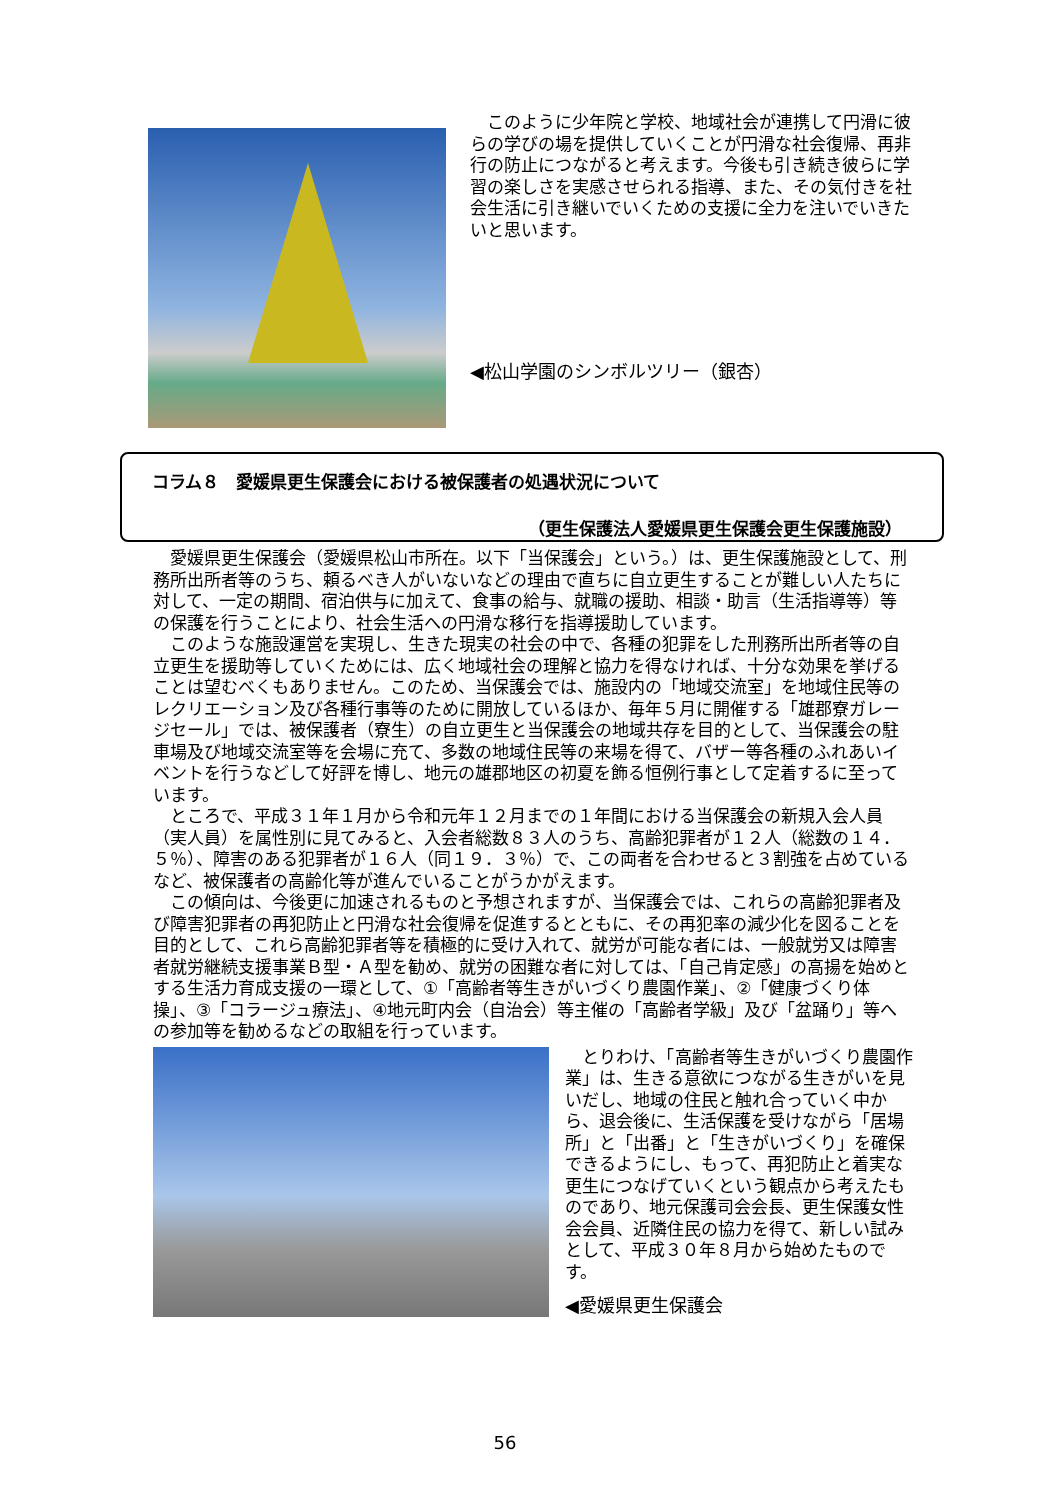このように少年院と学校、地域社会が連携して円滑に彼らの学びの場を提供していくことが円滑な社会復帰、再非行の防止につながると考えます。今後も引き続き彼らに学習の楽しさを実感させられる指導、また、その気付きを社会生活に引き継いでいくための支援に全力を注いでいきたいと思います。
◀松山学園のシンボルツリー（銀杏）
コラム８　愛媛県更生保護会における被保護者の処遇状況について
（更生保護法人愛媛県更生保護会更生保護施設）
愛媛県更生保護会（愛媛県松山市所在。以下「当保護会」という。）は、更生保護施設として、刑務所出所者等のうち、頼るべき人がいないなどの理由で直ちに自立更生することが難しい人たちに対して、一定の期間、宿泊供与に加えて、食事の給与、就職の援助、相談・助言（生活指導等）等の保護を行うことにより、社会生活への円滑な移行を指導援助しています。
このような施設運営を実現し、生きた現実の社会の中で、各種の犯罪をした刑務所出所者等の自立更生を援助等していくためには、広く地域社会の理解と協力を得なければ、十分な効果を挙げることは望むべくもありません。このため、当保護会では、施設内の「地域交流室」を地域住民等のレクリエーション及び各種行事等のために開放しているほか、毎年５月に開催する「雄郡寮ガレージセール」では、被保護者（寮生）の自立更生と当保護会の地域共存を目的として、当保護会の駐車場及び地域交流室等を会場に充て、多数の地域住民等の来場を得て、バザー等各種のふれあいイベントを行うなどして好評を博し、地元の雄郡地区の初夏を飾る恒例行事として定着するに至っています。
ところで、平成３１年１月から令和元年１２月までの１年間における当保護会の新規入会人員（実人員）を属性別に見てみると、入会者総数８３人のうち、高齢犯罪者が１２人（総数の１４．５％）、障害のある犯罪者が１６人（同１９．３％）で、この両者を合わせると３割強を占めているなど、被保護者の高齢化等が進んでいることがうかがえます。
この傾向は、今後更に加速されるものと予想されますが、当保護会では、これらの高齢犯罪者及び障害犯罪者の再犯防止と円滑な社会復帰を促進するとともに、その再犯率の減少化を図ることを目的として、これら高齢犯罪者等を積極的に受け入れて、就労が可能な者には、一般就労又は障害者就労継続支援事業Ｂ型・Ａ型を勧め、就労の困難な者に対しては、「自己肯定感」の高揚を始めとする生活力育成支援の一環として、①「高齢者等生きがいづくり農園作業」、②「健康づくり体操」、③「コラージュ療法」、④地元町内会（自治会）等主催の「高齢者学級」及び「盆踊り」等への参加等を勧めるなどの取組を行っています。
とりわけ、「高齢者等生きがいづくり農園作業」は、生きる意欲につながる生きがいを見いだし、地域の住民と触れ合っていく中から、退会後に、生活保護を受けながら「居場所」と「出番」と「生きがいづくり」を確保できるようにし、もって、再犯防止と着実な更生につなげていくという観点から考えたものであり、地元保護司会会長、更生保護女性会会員、近隣住民の協力を得て、新しい試みとして、平成３０年８月から始めたものです。
◀愛媛県更生保護会
56